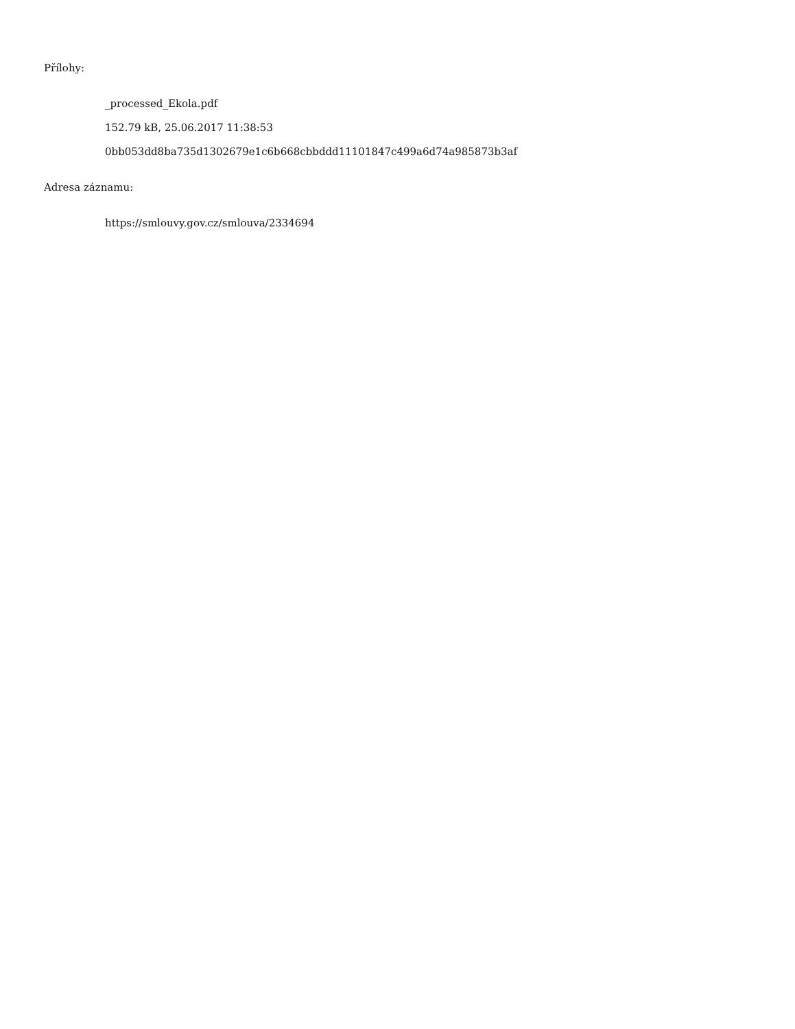Přílohy:
_processed_Ekola.pdf
152.79 kB, 25.06.2017 11:38:53
0bb053dd8ba735d1302679e1c6b668cbbddd11101847c499a6d74a985873b3af
Adresa záznamu:
https://smlouvy.gov.cz/smlouva/2334694